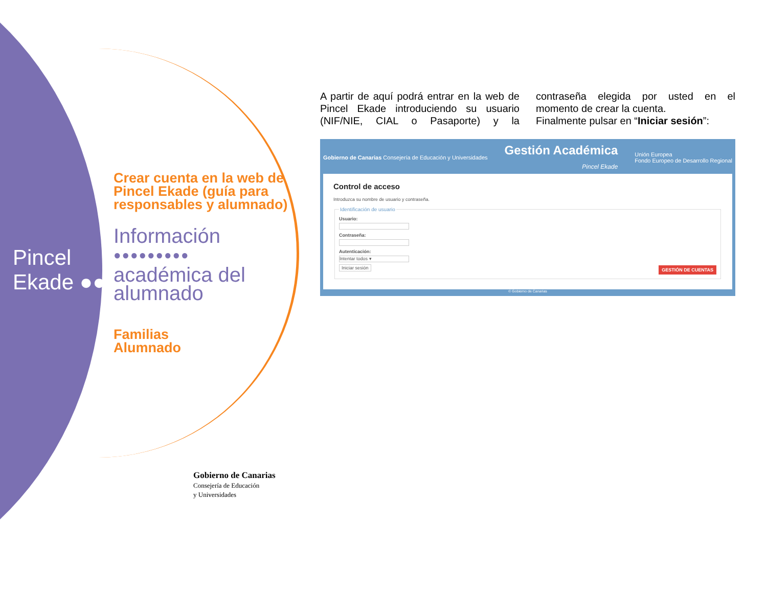Pincel
Ekade ●●
Crear cuenta en la web de Pincel Ekade (guía para responsables y alumnado)
Información
●●●●●●●●●
académica del alumnado
Familias
Alumnado
A partir de aquí podrá entrar en la web de Pincel Ekade introduciendo su usuario (NIF/NIE, CIAL o Pasaporte) y la contraseña elegida por usted en el momento de crear la cuenta.
Finalmente pulsar en “Iniciar sesión”:
Gobierno de Canarias Consejería de Educación y Universidades
Gestión Académica
Pincel Ekade
Unión Europea
Fondo Europeo de Desarrollo Regional
Control de acceso
Introduzca su nombre de usuario y contraseña.
Identificación de usuario Usuario:
Contraseña:
Autenticación:
Intentar todos ▾
Iniciar sesión GESTIÓN DE CUENTAS
© Gobierno de Canarias
Gobierno de Canarias
Consejería de Educación
y Universidades